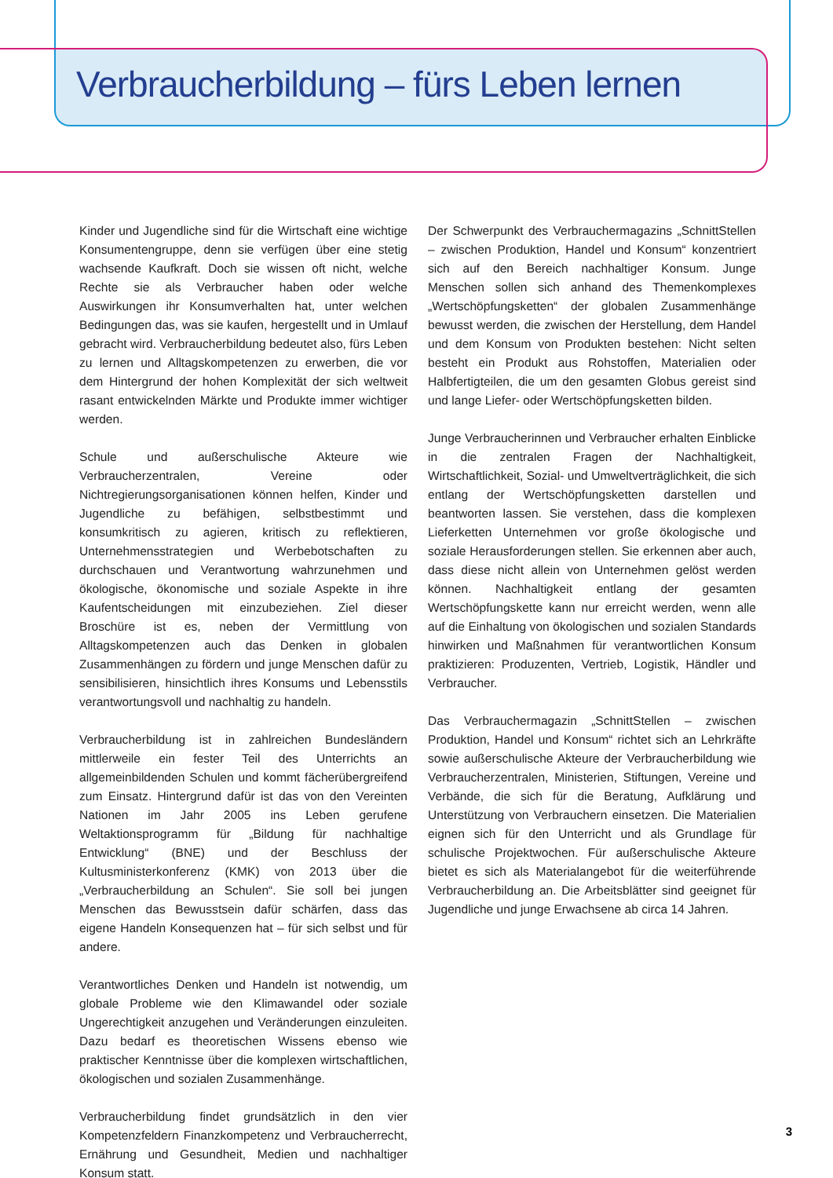Verbraucherbildung – fürs Leben lernen
Kinder und Jugendliche sind für die Wirtschaft eine wichtige Konsumentengruppe, denn sie verfügen über eine stetig wachsende Kaufkraft. Doch sie wissen oft nicht, welche Rechte sie als Verbraucher haben oder welche Auswirkungen ihr Konsumverhalten hat, unter welchen Bedingungen das, was sie kaufen, hergestellt und in Umlauf gebracht wird. Verbraucherbildung bedeutet also, fürs Leben zu lernen und Alltagskompetenzen zu erwerben, die vor dem Hintergrund der hohen Komplexität der sich weltweit rasant entwickelnden Märkte und Produkte immer wichtiger werden.
Schule und außerschulische Akteure wie Verbraucherzentralen, Vereine oder Nichtregierungsorganisationen können helfen, Kinder und Jugendliche zu befähigen, selbstbestimmt und konsumkritisch zu agieren, kritisch zu reflektieren, Unternehmensstrategien und Werbebotschaften zu durchschauen und Verantwortung wahrzunehmen und ökologische, ökonomische und soziale Aspekte in ihre Kaufentscheidungen mit einzubeziehen. Ziel dieser Broschüre ist es, neben der Vermittlung von Alltagskompetenzen auch das Denken in globalen Zusammenhängen zu fördern und junge Menschen dafür zu sensibilisieren, hinsichtlich ihres Konsums und Lebensstils verantwortungsvoll und nachhaltig zu handeln.
Verbraucherbildung ist in zahlreichen Bundesländern mittlerweile ein fester Teil des Unterrichts an allgemeinbildenden Schulen und kommt fächerübergreifend zum Einsatz. Hintergrund dafür ist das von den Vereinten Nationen im Jahr 2005 ins Leben gerufene Weltaktionsprogramm für „Bildung für nachhaltige Entwicklung“ (BNE) und der Beschluss der Kultusministerkonferenz (KMK) von 2013 über die „Verbraucherbildung an Schulen“. Sie soll bei jungen Menschen das Bewusstsein dafür schärfen, dass das eigene Handeln Konsequenzen hat – für sich selbst und für andere.
Verantwortliches Denken und Handeln ist notwendig, um globale Probleme wie den Klimawandel oder soziale Ungerechtigkeit anzugehen und Veränderungen einzuleiten. Dazu bedarf es theoretischen Wissens ebenso wie praktischer Kenntnisse über die komplexen wirtschaftlichen, ökologischen und sozialen Zusammenhänge.
Verbraucherbildung findet grundsätzlich in den vier Kompetenzfeldern Finanzkompetenz und Verbraucherrecht, Ernährung und Gesundheit, Medien und nachhaltiger Konsum statt.
Der Schwerpunkt des Verbrauchermagazins „SchnittStellen – zwischen Produktion, Handel und Konsum“ konzentriert sich auf den Bereich nachhaltiger Konsum. Junge Menschen sollen sich anhand des Themenkomplexes „Wertschöpfungsketten“ der globalen Zusammenhänge bewusst werden, die zwischen der Herstellung, dem Handel und dem Konsum von Produkten bestehen: Nicht selten besteht ein Produkt aus Rohstoffen, Materialien oder Halbfertigteilen, die um den gesamten Globus gereist sind und lange Liefer- oder Wertschöpfungsketten bilden.
Junge Verbraucherinnen und Verbraucher erhalten Einblicke in die zentralen Fragen der Nachhaltigkeit, Wirtschaftlichkeit, Sozial- und Umweltverträglichkeit, die sich entlang der Wertschöpfungsketten darstellen und beantworten lassen. Sie verstehen, dass die komplexen Lieferketten Unternehmen vor große ökologische und soziale Herausforderungen stellen. Sie erkennen aber auch, dass diese nicht allein von Unternehmen gelöst werden können. Nachhaltigkeit entlang der gesamten Wertschöpfungskette kann nur erreicht werden, wenn alle auf die Einhaltung von ökologischen und sozialen Standards hinwirken und Maßnahmen für verantwortlichen Konsum praktizieren: Produzenten, Vertrieb, Logistik, Händler und Verbraucher.
Das Verbrauchermagazin „SchnittStellen – zwischen Produktion, Handel und Konsum“ richtet sich an Lehrkräfte sowie außerschulische Akteure der Verbraucherbildung wie Verbraucherzentralen, Ministerien, Stiftungen, Vereine und Verbände, die sich für die Beratung, Aufklärung und Unterstützung von Verbrauchern einsetzen. Die Materialien eignen sich für den Unterricht und als Grundlage für schulische Projektwochen. Für außerschulische Akteure bietet es sich als Materialangebot für die weiterführende Verbraucherbildung an. Die Arbeitsblätter sind geeignet für Jugendliche und junge Erwachsene ab circa 14 Jahren.
3